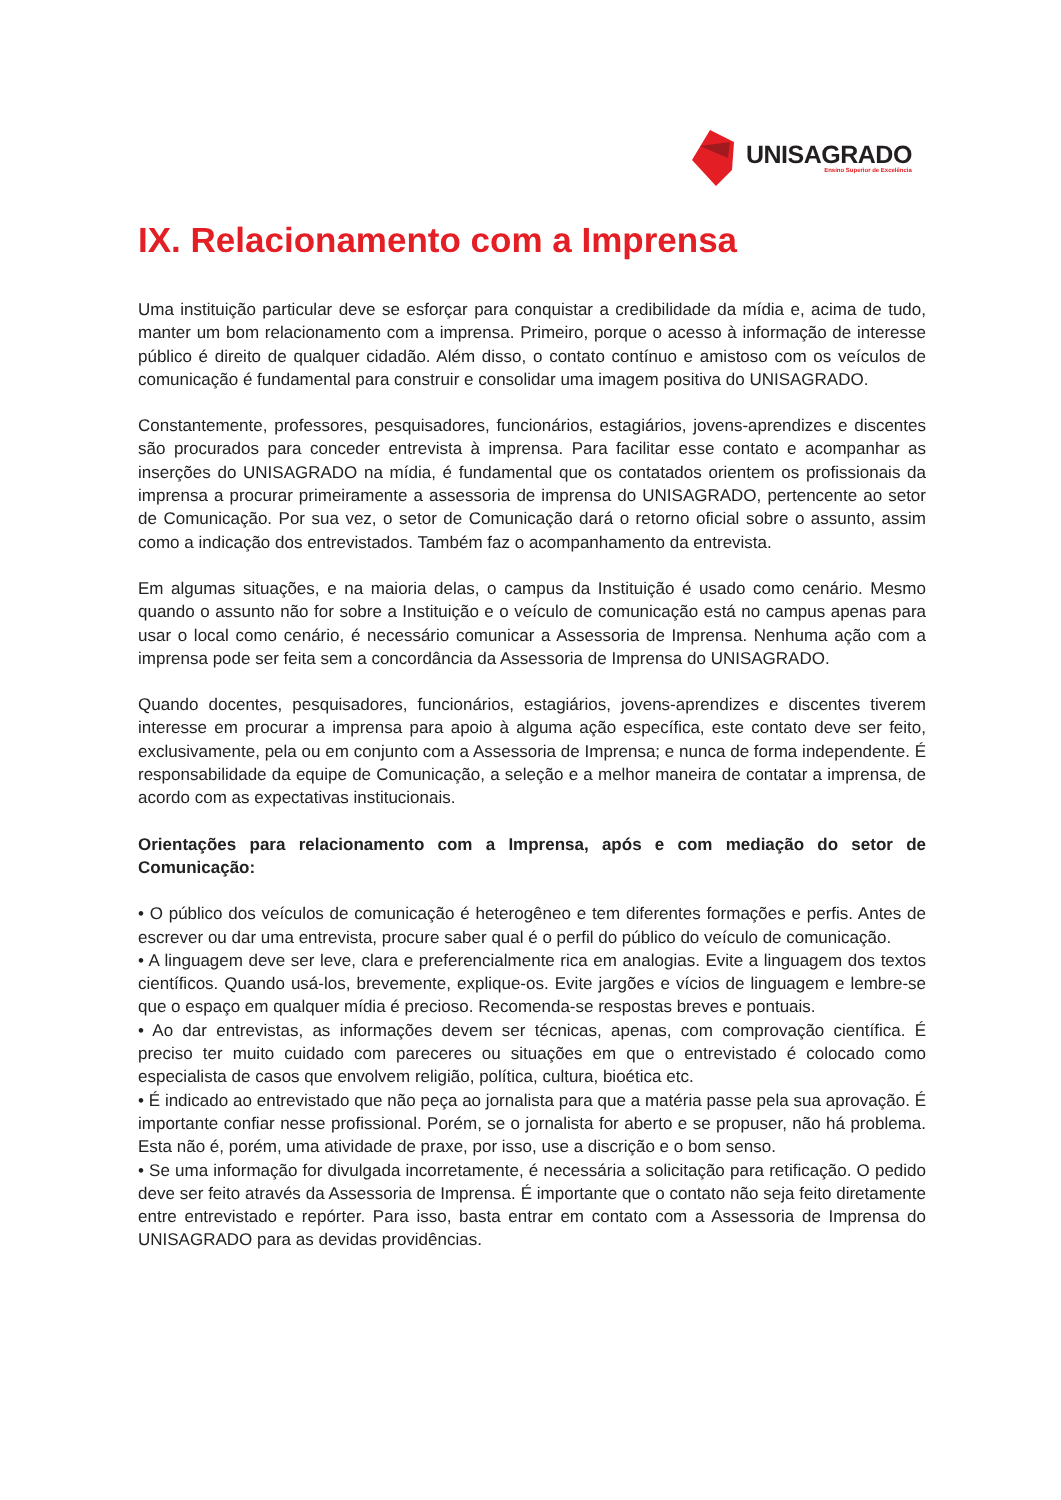UNISAGRADO
Ensino Superior de Excelência
IX. Relacionamento com a Imprensa
Uma instituição particular deve se esforçar para conquistar a credibilidade da mídia e, acima de tudo, manter um bom relacionamento com a imprensa. Primeiro, porque o acesso à informação de interesse público é direito de qualquer cidadão. Além disso, o contato contínuo e amistoso com os veículos de comunicação é fundamental para construir e consolidar uma imagem positiva do UNISAGRADO.
Constantemente, professores, pesquisadores, funcionários, estagiários, jovens-aprendizes e discentes são procurados para conceder entrevista à imprensa. Para facilitar esse contato e acompanhar as inserções do UNISAGRADO na mídia, é fundamental que os contatados orientem os profissionais da imprensa a procurar primeiramente a assessoria de imprensa do UNISAGRADO, pertencente ao setor de Comunicação. Por sua vez, o setor de Comunicação dará o retorno oficial sobre o assunto, assim como a indicação dos entrevistados. Também faz o acompanhamento da entrevista.
Em algumas situações, e na maioria delas, o campus da Instituição é usado como cenário. Mesmo quando o assunto não for sobre a Instituição e o veículo de comunicação está no campus apenas para usar o local como cenário, é necessário comunicar a Assessoria de Imprensa. Nenhuma ação com a imprensa pode ser feita sem a concordância da Assessoria de Imprensa do UNISAGRADO.
Quando docentes, pesquisadores, funcionários, estagiários, jovens-aprendizes e discentes tiverem interesse em procurar a imprensa para apoio à alguma ação específica, este contato deve ser feito, exclusivamente, pela ou em conjunto com a Assessoria de Imprensa; e nunca de forma independente. É responsabilidade da equipe de Comunicação, a seleção e a melhor maneira de contatar a imprensa, de acordo com as expectativas institucionais.
Orientações para relacionamento com a Imprensa, após e com mediação do setor de Comunicação:
• O público dos veículos de comunicação é heterogêneo e tem diferentes formações e perfis. Antes de escrever ou dar uma entrevista, procure saber qual é o perfil do público do veículo de comunicação.
• A linguagem deve ser leve, clara e preferencialmente rica em analogias. Evite a linguagem dos textos científicos. Quando usá-los, brevemente, explique-os. Evite jargões e vícios de linguagem e lembre-se que o espaço em qualquer mídia é precioso. Recomenda-se respostas breves e pontuais.
• Ao dar entrevistas, as informações devem ser técnicas, apenas, com comprovação científica. É preciso ter muito cuidado com pareceres ou situações em que o entrevistado é colocado como especialista de casos que envolvem religião, política, cultura, bioética etc.
• É indicado ao entrevistado que não peça ao jornalista para que a matéria passe pela sua aprovação. É importante confiar nesse profissional. Porém, se o jornalista for aberto e se propuser, não há problema. Esta não é, porém, uma atividade de praxe, por isso, use a discrição e o bom senso.
• Se uma informação for divulgada incorretamente, é necessária a solicitação para retificação. O pedido deve ser feito através da Assessoria de Imprensa. É importante que o contato não seja feito diretamente entre entrevistado e repórter. Para isso, basta entrar em contato com a Assessoria de Imprensa do UNISAGRADO para as devidas providências.